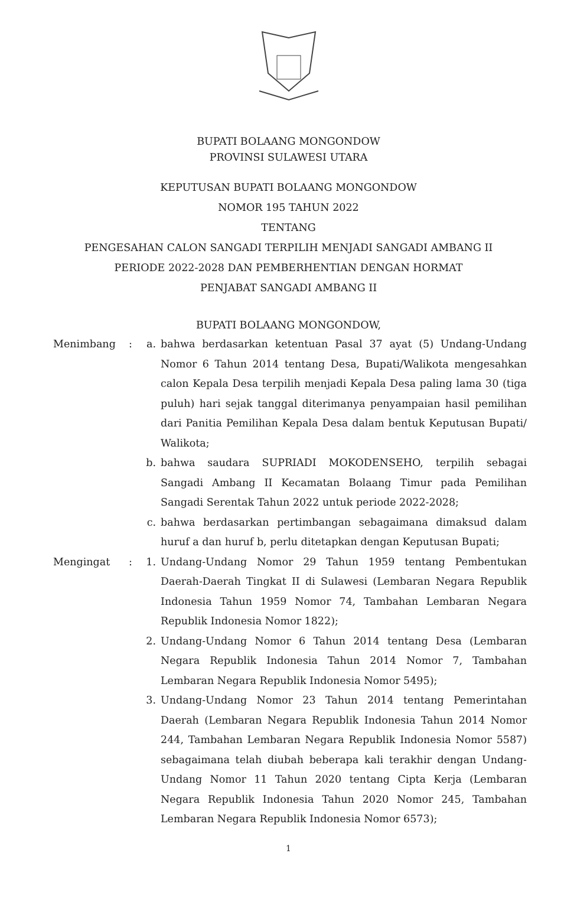BUPATI BOLAANG MONGONDOW
PROVINSI SULAWESI UTARA
KEPUTUSAN BUPATI BOLAANG MONGONDOW
NOMOR 195 TAHUN 2022
TENTANG
PENGESAHAN CALON SANGADI TERPILIH MENJADI SANGADI AMBANG II
PERIODE 2022-2028 DAN PEMBERHENTIAN DENGAN HORMAT
PENJABAT SANGADI AMBANG II
BUPATI BOLAANG MONGONDOW,
Menimbang : a. bahwa berdasarkan ketentuan Pasal 37 ayat (5) Undang-Undang Nomor 6 Tahun 2014 tentang Desa, Bupati/Walikota mengesahkan calon Kepala Desa terpilih menjadi Kepala Desa paling lama 30 (tiga puluh) hari sejak tanggal diterimanya penyampaian hasil pemilihan dari Panitia Pemilihan Kepala Desa dalam bentuk Keputusan Bupati/ Walikota;
b. bahwa saudara SUPRIADI MOKODENSEHO, terpilih sebagai Sangadi Ambang II Kecamatan Bolaang Timur pada Pemilihan Sangadi Serentak Tahun 2022 untuk periode 2022-2028;
c. bahwa berdasarkan pertimbangan sebagaimana dimaksud dalam huruf a dan huruf b, perlu ditetapkan dengan Keputusan Bupati;
Mengingat : 1. Undang-Undang Nomor 29 Tahun 1959 tentang Pembentukan Daerah-Daerah Tingkat II di Sulawesi (Lembaran Negara Republik Indonesia Tahun 1959 Nomor 74, Tambahan Lembaran Negara Republik Indonesia Nomor 1822);
2. Undang-Undang Nomor 6 Tahun 2014 tentang Desa (Lembaran Negara Republik Indonesia Tahun 2014 Nomor 7, Tambahan Lembaran Negara Republik Indonesia Nomor 5495);
3. Undang-Undang Nomor 23 Tahun 2014 tentang Pemerintahan Daerah (Lembaran Negara Republik Indonesia Tahun 2014 Nomor 244, Tambahan Lembaran Negara Republik Indonesia Nomor 5587) sebagaimana telah diubah beberapa kali terakhir dengan Undang-Undang Nomor 11 Tahun 2020 tentang Cipta Kerja (Lembaran Negara Republik Indonesia Tahun 2020 Nomor 245, Tambahan Lembaran Negara Republik Indonesia Nomor 6573);
1